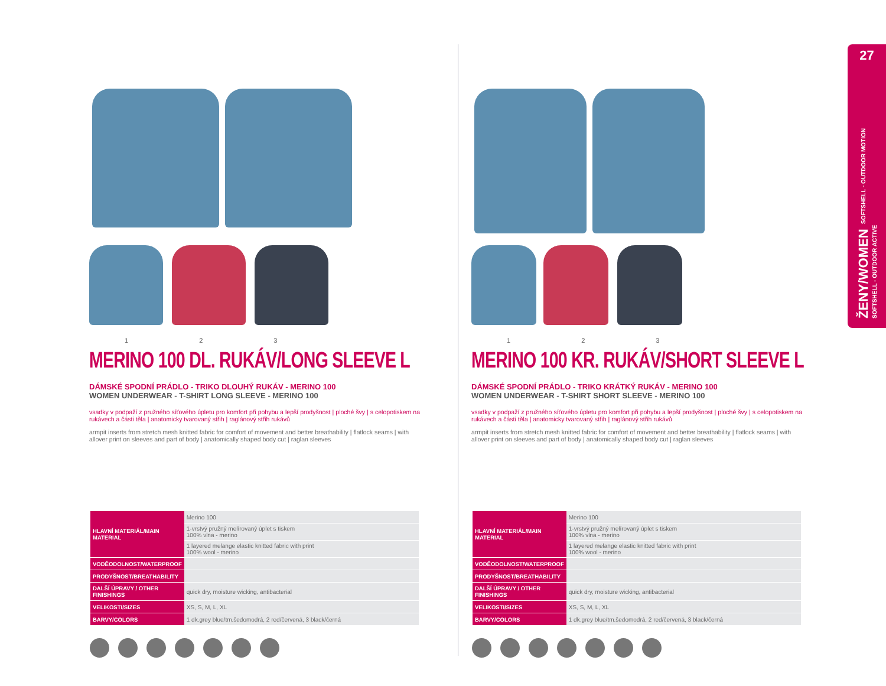1 2 3
MERINO 100 DL. RUKÁV/LONG SLEEVE L
DÁMSKÉ SPODNÍ PRÁDLO - TRIKO DLOUHÝ RUKÁV - MERINO 100
WOMEN UNDERWEAR - T-SHIRT LONG SLEEVE - MERINO 100
vsadky v podpaží z pružného síťového úpletu pro komfort při pohybu a lepší prodyšnost | ploché švy | s celopotiskem na rukávech a části těla | anatomicky tvarovaný střih | raglánový střih rukávů
armpit inserts from stretch mesh knitted fabric for comfort of movement and better breathability | flatlock seams | with allover print on sleeves and part of body | anatomically shaped body cut | raglan sleeves
1 2 3
MERINO 100 KR. RUKÁV/SHORT SLEEVE L
DÁMSKÉ SPODNÍ PRÁDLO - TRIKO KRÁTKÝ RUKÁV - MERINO 100
WOMEN UNDERWEAR - T-SHIRT SHORT SLEEVE - MERINO 100
vsadky v podpaží z pružného síťového úpletu pro komfort při pohybu a lepší prodyšnost | ploché švy | s celopotiskem na rukávech a části těla | anatomicky tvarovaný střih | raglánový střih rukávů
armpit inserts from stretch mesh knitted fabric for comfort of movement and better breathability | flatlock seams | with allover print on sleeves and part of body | anatomically shaped body cut | raglan sleeves
| HLAVNÍ MATERIÁL/MAIN MATERIAL | Merino 100 |
| | 1-vrstvý pružný melírovaný úplet s tiskem 100% vlna - merino |
| | 1 layered melange elastic knitted fabric with print 100% wool - merino |
| VODĚODOLNOST/WATERPROOF | |
| PRODYŠNOST/BREATHABILITY | |
| DALŠÍ ÚPRAVY / OTHER FINISHINGS | quick dry, moisture wicking, antibacterial |
| VELIKOSTI/SIZES | XS, S, M, L, XL |
| BARVY/COLORS | 1 dk.grey blue/tm.šedomodrá, 2 red/červená, 3 black/černá |
| HLAVNÍ MATERIÁL/MAIN MATERIAL | Merino 100 |
| | 1-vrstvý pružný melírovaný úplet s tiskem 100% vlna - merino |
| | 1 layered melange elastic knitted fabric with print 100% wool - merino |
| VODĚODOLNOST/WATERPROOF | |
| PRODYŠNOST/BREATHABILITY | |
| DALŠÍ ÚPRAVY / OTHER FINISHINGS | quick dry, moisture wicking, antibacterial |
| VELIKOSTI/SIZES | XS, S, M, L, XL |
| BARVY/COLORS | 1 dk.grey blue/tm.šedomodrá, 2 red/červená, 3 black/černá |
27
ŽENY/WOMEN SOFTSHELL - OUTDOOR MOTION
SOFTSHELL - OUTDOOR ACTIVE